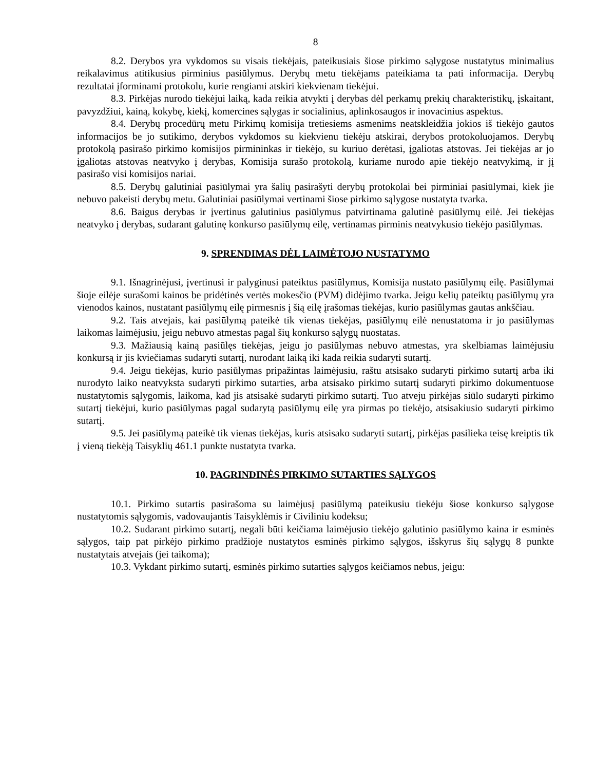8
8.2. Derybos yra vykdomos su visais tiekėjais, pateikusiais šiose pirkimo sąlygose nustatytus minimalius reikalavimus atitikusius pirminius pasiūlymus. Derybų metu tiekėjams pateikiama ta pati informacija. Derybų rezultatai įforminami protokolu, kurie rengiami atskiri kiekvienam tiekėjui.
8.3. Pirkėjas nurodo tiekėjui laiką, kada reikia atvykti į derybas dėl perkamų prekių charakteristikų, įskaitant, pavyzdžiui, kainą, kokybę, kiekį, komercines sąlygas ir socialinius, aplinkosaugos ir inovacinius aspektus.
8.4. Derybų procedūrų metu Pirkimų komisija tretiesiems asmenims neatskleidžia jokios iš tiekėjo gautos informacijos be jo sutikimo, derybos vykdomos su kiekvienu tiekėju atskirai, derybos protokoluojamos. Derybų protokolą pasirašo pirkimo komisijos pirmininkas ir tiekėjo, su kuriuo derėtasi, įgaliotas atstovas. Jei tiekėjas ar jo įgaliotas atstovas neatvyko į derybas, Komisija surašo protokolą, kuriame nurodo apie tiekėjo neatvykimą, ir jį pasirašo visi komisijos nariai.
8.5. Derybų galutiniai pasiūlymai yra šalių pasirašyti derybų protokolai bei pirminiai pasiūlymai, kiek jie nebuvo pakeisti derybų metu. Galutiniai pasiūlymai vertinami šiose pirkimo sąlygose nustatyta tvarka.
8.6. Baigus derybas ir įvertinus galutinius pasiūlymus patvirtinama galutinė pasiūlymų eilė. Jei tiekėjas neatvyko į derybas, sudarant galutinę konkurso pasiūlymų eilę, vertinamas pirminis neatvykusio tiekėjo pasiūlymas.
9. SPRENDIMAS DĖL LAIMĖTOJO NUSTATYMO
9.1. Išnagrinėjusi, įvertinusi ir palyginusi pateiktus pasiūlymus, Komisija nustato pasiūlymų eilę. Pasiūlymai šioje eilėje surašomi kainos be pridėtinės vertės mokesčio (PVM) didėjimo tvarka. Jeigu kelių pateiktų pasiūlymų yra vienodos kainos, nustatant pasiūlymų eilę pirmesnis į šią eilę įrašomas tiekėjas, kurio pasiūlymas gautas ankščiau.
9.2. Tais atvejais, kai pasiūlymą pateikė tik vienas tiekėjas, pasiūlymų eilė nenustatoma ir jo pasiūlymas laikomas laimėjusiu, jeigu nebuvo atmestas pagal šių konkurso sąlygų nuostatas.
9.3. Mažiausią kainą pasiūlęs tiekėjas, jeigu jo pasiūlymas nebuvo atmestas, yra skelbiamas laimėjusiu konkursą ir jis kviečiamas sudaryti sutartį, nurodant laiką iki kada reikia sudaryti sutartį.
9.4. Jeigu tiekėjas, kurio pasiūlymas pripažintas laimėjusiu, raštu atsisako sudaryti pirkimo sutartį arba iki nurodyto laiko neatvyksta sudaryti pirkimo sutarties, arba atsisako pirkimo sutartį sudaryti pirkimo dokumentuose nustatytomis sąlygomis, laikoma, kad jis atsisakė sudaryti pirkimo sutartį. Tuo atveju pirkėjas siūlo sudaryti pirkimo sutartį tiekėjui, kurio pasiūlymas pagal sudarytą pasiūlymų eilę yra pirmas po tiekėjo, atsisakiusio sudaryti pirkimo sutartį.
9.5. Jei pasiūlymą pateikė tik vienas tiekėjas, kuris atsisako sudaryti sutartį, pirkėjas pasilieka teisę kreiptis tik į vieną tiekėją Taisyklių 461.1 punkte nustatyta tvarka.
10. PAGRINDINĖS PIRKIMO SUTARTIES SĄLYGOS
10.1. Pirkimo sutartis pasirašoma su laimėjusį pasiūlymą pateikusiu tiekėju šiose konkurso sąlygose nustatytomis sąlygomis, vadovaujantis Taisyklėmis ir Civiliniu kodeksu;
10.2. Sudarant pirkimo sutartį, negali būti keičiama laimėjusio tiekėjo galutinio pasiūlymo kaina ir esminės sąlygos, taip pat pirkėjo pirkimo pradžioje nustatytos esminės pirkimo sąlygos, išskyrus šių sąlygų 8 punkte nustatytais atvejais (jei taikoma);
10.3. Vykdant pirkimo sutartį, esminės pirkimo sutarties sąlygos keičiamos nebus, jeigu: